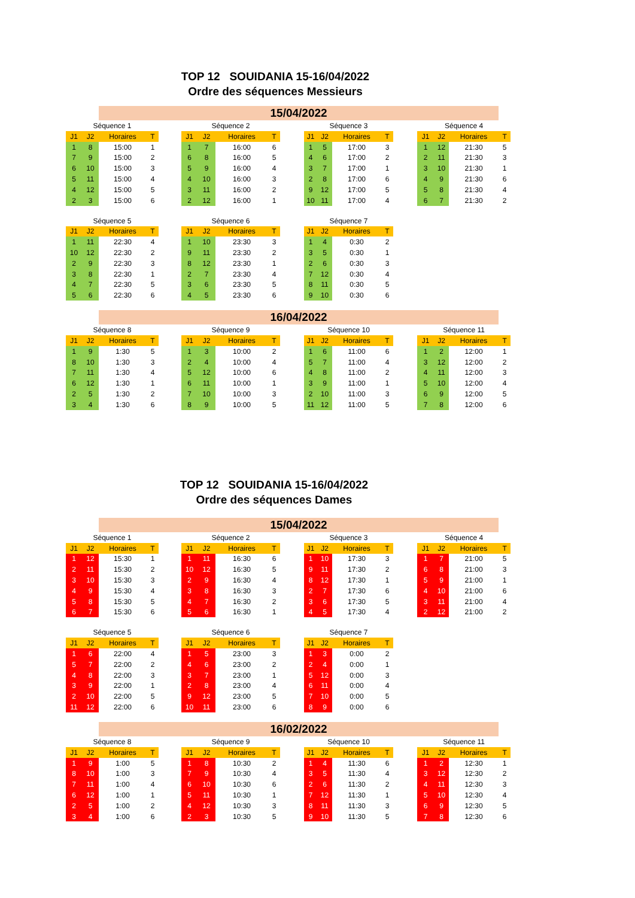TOP 12 SOUIDANIA 15-16/04/2022
Ordre des séquences Messieurs
| | | 15/04/2022 | | | | | | | | | | | | | | | | |
| Séquence 1 | | | | | Séquence 2 | | | | | Séquence 3 | | | | | Séquence 4 | | | |
| J1 | J2 | Horaires | T | | J1 | J2 | Horaires | T | | J1 | J2 | Horaires | T | | J1 | J2 | Horaires | T |
| 1 | 8 | 15:00 | 1 | | 1 | 7 | 16:00 | 6 | | 1 | 5 | 17:00 | 3 | | 1 | 12 | 21:30 | 5 |
| 7 | 9 | 15:00 | 2 | | 6 | 8 | 16:00 | 5 | | 4 | 6 | 17:00 | 2 | | 2 | 11 | 21:30 | 3 |
| 6 | 10 | 15:00 | 3 | | 5 | 9 | 16:00 | 4 | | 3 | 7 | 17:00 | 1 | | 3 | 10 | 21:30 | 1 |
| 5 | 11 | 15:00 | 4 | | 4 | 10 | 16:00 | 3 | | 2 | 8 | 17:00 | 6 | | 4 | 9 | 21:30 | 6 |
| 4 | 12 | 15:00 | 5 | | 3 | 11 | 16:00 | 2 | | 9 | 12 | 17:00 | 5 | | 5 | 8 | 21:30 | 4 |
| 2 | 3 | 15:00 | 6 | | 2 | 12 | 16:00 | 1 | | 10 | 11 | 17:00 | 4 | | 6 | 7 | 21:30 | 2 |
| Séquence 5 | | | | | Séquence 6 | | | | | Séquence 7 | | | | | | | | |
| J1 | J2 | Horaires | T | | J1 | J2 | Horaires | T | | J1 | J2 | Horaires | T | | | | | |
| 1 | 11 | 22:30 | 4 | | 1 | 10 | 23:30 | 3 | | 1 | 4 | 0:30 | 2 | | | | | |
| 10 | 12 | 22:30 | 2 | | 9 | 11 | 23:30 | 2 | | 3 | 5 | 0:30 | 1 | | | | | |
| 2 | 9 | 22:30 | 3 | | 8 | 12 | 23:30 | 1 | | 2 | 6 | 0:30 | 3 | | | | | |
| 3 | 8 | 22:30 | 1 | | 2 | 7 | 23:30 | 4 | | 7 | 12 | 0:30 | 4 | | | | | |
| 4 | 7 | 22:30 | 5 | | 3 | 6 | 23:30 | 5 | | 8 | 11 | 0:30 | 5 | | | | | |
| 5 | 6 | 22:30 | 6 | | 4 | 5 | 23:30 | 6 | | 9 | 10 | 0:30 | 6 | | | | | |
| | | 16/04/2022 | | | | | | | | | | | | | | | | |
| Séquence 8 | | | | | Séquence 9 | | | | | Séquence 10 | | | | | Séquence 11 | | | |
| J1 | J2 | Horaires | T | | J1 | J2 | Horaires | T | | J1 | J2 | Horaires | T | | J1 | J2 | Horaires | T |
| 1 | 9 | 1:30 | 5 | | 1 | 3 | 10:00 | 2 | | 1 | 6 | 11:00 | 6 | | 1 | 2 | 12:00 | 1 |
| 8 | 10 | 1:30 | 3 | | 2 | 4 | 10:00 | 4 | | 5 | 7 | 11:00 | 4 | | 3 | 12 | 12:00 | 2 |
| 7 | 11 | 1:30 | 4 | | 5 | 12 | 10:00 | 6 | | 4 | 8 | 11:00 | 2 | | 4 | 11 | 12:00 | 3 |
| 6 | 12 | 1:30 | 1 | | 6 | 11 | 10:00 | 1 | | 3 | 9 | 11:00 | 1 | | 5 | 10 | 12:00 | 4 |
| 2 | 5 | 1:30 | 2 | | 7 | 10 | 10:00 | 3 | | 2 | 10 | 11:00 | 3 | | 6 | 9 | 12:00 | 5 |
| 3 | 4 | 1:30 | 6 | | 8 | 9 | 10:00 | 5 | | 11 | 12 | 11:00 | 5 | | 7 | 8 | 12:00 | 6 |
TOP 12 SOUIDANIA 15-16/04/2022
Ordre des séquences Dames
| | | 15/04/2022 | | | | | | | | | | | | | | | | |
| Séquence 1 | | | | | Séquence 2 | | | | | Séquence 3 | | | | | Séquence 4 | | | |
| J1 | J2 | Horaires | T | | J1 | J2 | Horaires | T | | J1 | J2 | Horaires | T | | J1 | J2 | Horaires | T |
| 1 | 12 | 15:30 | 1 | | 1 | 11 | 16:30 | 6 | | 1 | 10 | 17:30 | 3 | | 1 | 7 | 21:00 | 5 |
| 2 | 11 | 15:30 | 2 | | 10 | 12 | 16:30 | 5 | | 9 | 11 | 17:30 | 2 | | 6 | 8 | 21:00 | 3 |
| 3 | 10 | 15:30 | 3 | | 2 | 9 | 16:30 | 4 | | 8 | 12 | 17:30 | 1 | | 5 | 9 | 21:00 | 1 |
| 4 | 9 | 15:30 | 4 | | 3 | 8 | 16:30 | 3 | | 2 | 7 | 17:30 | 6 | | 4 | 10 | 21:00 | 6 |
| 5 | 8 | 15:30 | 5 | | 4 | 7 | 16:30 | 2 | | 3 | 6 | 17:30 | 5 | | 3 | 11 | 21:00 | 4 |
| 6 | 7 | 15:30 | 6 | | 5 | 6 | 16:30 | 1 | | 4 | 5 | 17:30 | 4 | | 2 | 12 | 21:00 | 2 |
| Séquence 5 | | | | | Séquence 6 | | | | | Séquence 7 | | | | | | | | |
| J1 | J2 | Horaires | T | | J1 | J2 | Horaires | T | | J1 | J2 | Horaires | T | | | | | |
| 1 | 6 | 22:00 | 4 | | 1 | 5 | 23:00 | 3 | | 1 | 3 | 0:00 | 2 | | | | | |
| 5 | 7 | 22:00 | 2 | | 4 | 6 | 23:00 | 2 | | 2 | 4 | 0:00 | 1 | | | | | |
| 4 | 8 | 22:00 | 3 | | 3 | 7 | 23:00 | 1 | | 5 | 12 | 0:00 | 3 | | | | | |
| 3 | 9 | 22:00 | 1 | | 2 | 8 | 23:00 | 4 | | 6 | 11 | 0:00 | 4 | | | | | |
| 2 | 10 | 22:00 | 5 | | 9 | 12 | 23:00 | 5 | | 7 | 10 | 0:00 | 5 | | | | | |
| 11 | 12 | 22:00 | 6 | | 10 | 11 | 23:00 | 6 | | 8 | 9 | 0:00 | 6 | | | | | |
| | | 16/02/2022 | | | | | | | | | | | | | | | | |
| Séquence 8 | | | | | Séquence 9 | | | | | Séquence 10 | | | | | Séquence 11 | | | |
| J1 | J2 | Horaires | T | | J1 | J2 | Horaires | T | | J1 | J2 | Horaires | T | | J1 | J2 | Horaires | T |
| 1 | 9 | 1:00 | 5 | | 1 | 8 | 10:30 | 2 | | 1 | 4 | 11:30 | 6 | | 1 | 2 | 12:30 | 1 |
| 8 | 10 | 1:00 | 3 | | 7 | 9 | 10:30 | 4 | | 3 | 5 | 11:30 | 4 | | 3 | 12 | 12:30 | 2 |
| 7 | 11 | 1:00 | 4 | | 6 | 10 | 10:30 | 6 | | 2 | 6 | 11:30 | 2 | | 4 | 11 | 12:30 | 3 |
| 6 | 12 | 1:00 | 1 | | 5 | 11 | 10:30 | 1 | | 7 | 12 | 11:30 | 1 | | 5 | 10 | 12:30 | 4 |
| 2 | 5 | 1:00 | 2 | | 4 | 12 | 10:30 | 3 | | 8 | 11 | 11:30 | 3 | | 6 | 9 | 12:30 | 5 |
| 3 | 4 | 1:00 | 6 | | 2 | 3 | 10:30 | 5 | | 9 | 10 | 11:30 | 5 | | 7 | 8 | 12:30 | 6 |